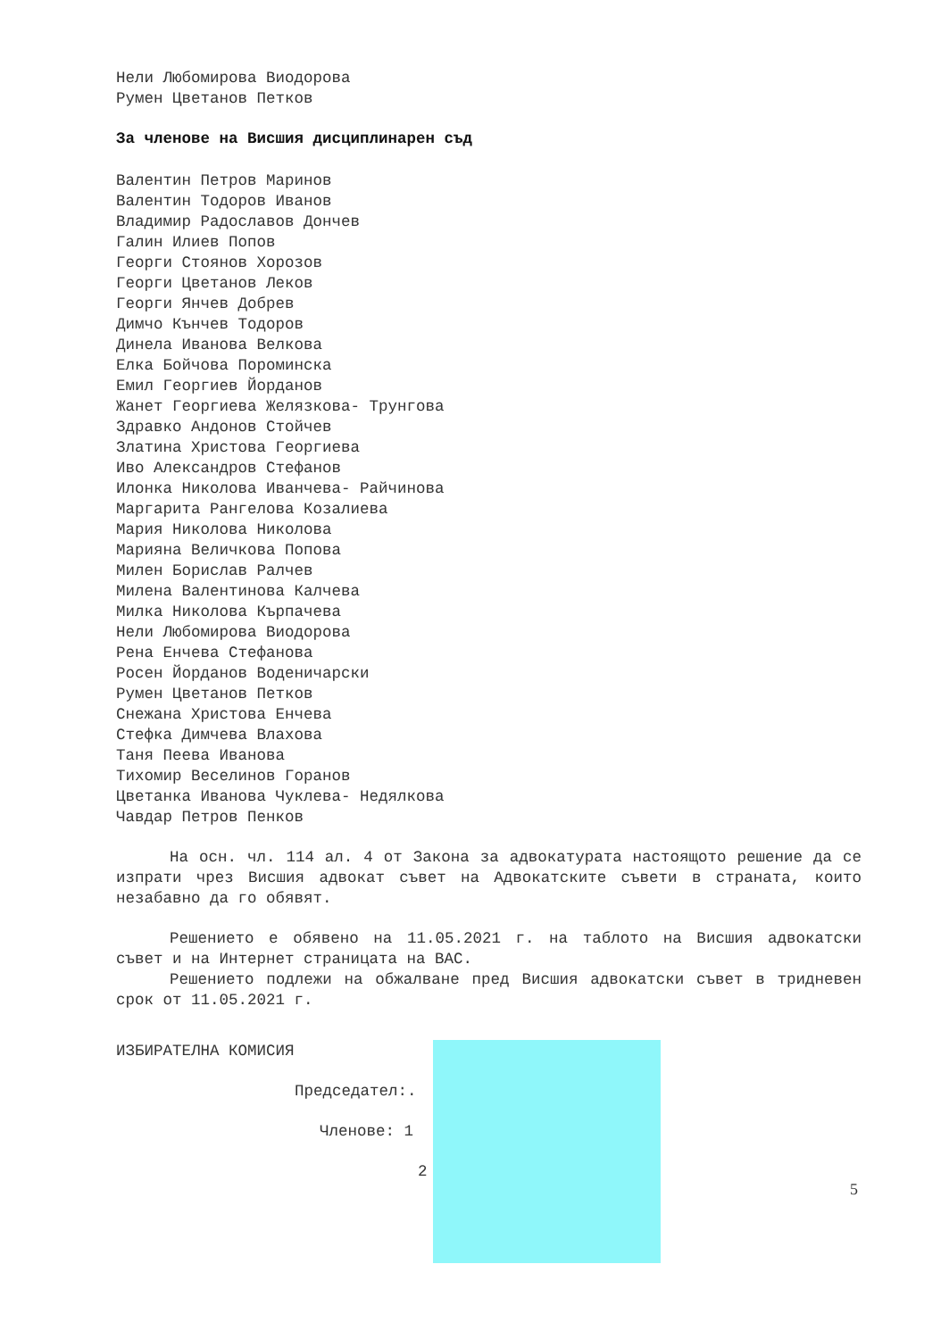Нели Любомирова Виодорова
Румен Цветанов Петков
За членове на Висшия дисциплинарен съд
Валентин Петров Маринов
Валентин Тодоров Иванов
Владимир Радославов Дончев
Галин Илиев Попов
Георги Стоянов Хорозов
Георги Цветанов Леков
Георги Янчев Добрев
Димчо Кънчев Тодоров
Динела Иванова Велкова
Елка Бойчова Пороминска
Емил Георгиев Йорданов
Жанет Георгиева Желязкова- Трунгова
Здравко Андонов Стойчев
Златина Христова Георгиева
Иво Александров Стефанов
Илонка Николова Иванчева- Райчинова
Маргарита Рангелова Козалиева
Мария Николова Николова
Марияна Величкова Попова
Милен Борислав Ралчев
Милена Валентинова Калчева
Милка Николова Кърпачева
Нели Любомирова Виодорова
Рена Енчева Стефанова
Росен Йорданов Воденичарски
Румен Цветанов Петков
Снежана Христова Енчева
Стефка Димчева Влахова
Таня Пеева Иванова
Тихомир Веселинов Горанов
Цветанка Иванова Чуклева- Недялкова
Чавдар Петров Пенков
На осн. чл. 114 ал. 4 от Закона за адвокатурата настоящото решение да се изпрати чрез Висшия адвокат съвет на Адвокатските съвети в страната, които незабавно да го обявят.
Решението е обявено на 11.05.2021 г. на таблото на Висшия адвокатски съвет и на Интернет страницата на ВАС.
Решението подлежи на обжалване пред Висшия адвокатски съвет в тридневен срок от 11.05.2021 г.
ИЗБИРАТЕЛНА КОМИСИЯ
Председател:.
Членове: 1
2
5